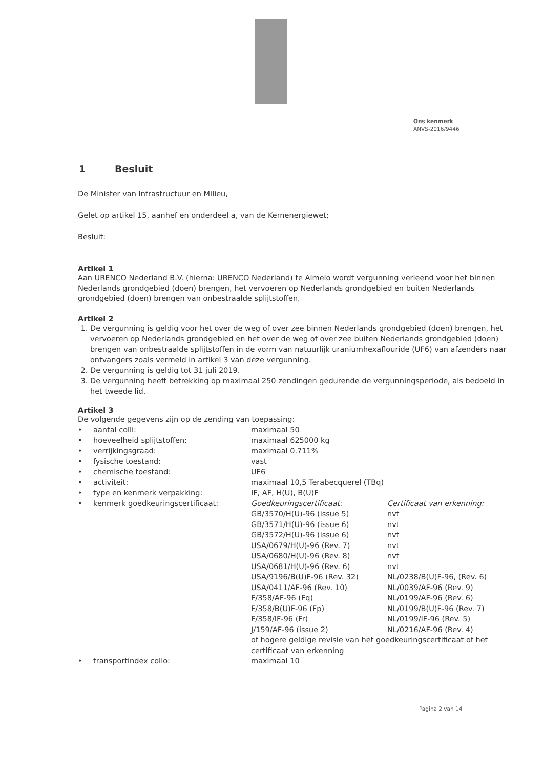Ons kenmerk
ANVS-2016/9446
1 Besluit
De Minister van Infrastructuur en Milieu,
Gelet op artikel 15, aanhef en onderdeel a, van de Kernenergiewet;
Besluit:
Artikel 1
Aan URENCO Nederland B.V. (hierna: URENCO Nederland) te Almelo wordt vergunning verleend voor het binnen Nederlands grondgebied (doen) brengen, het vervoeren op Nederlands grondgebied en buiten Nederlands grondgebied (doen) brengen van onbestraalde splijtstoffen.
Artikel 2
1. De vergunning is geldig voor het over de weg of over zee binnen Nederlands grondgebied (doen) brengen, het vervoeren op Nederlands grondgebied en het over de weg of over zee buiten Nederlands grondgebied (doen) brengen van onbestraalde splijtstoffen in de vorm van natuurlijk uraniumhexaflouride (UF6) van afzenders naar ontvangers zoals vermeld in artikel 3 van deze vergunning.
2. De vergunning is geldig tot 31 juli 2019.
3. De vergunning heeft betrekking op maximaal 250 zendingen gedurende de vergunningsperiode, als bedoeld in het tweede lid.
Artikel 3
De volgende gegevens zijn op de zending van toepassing:
| • | aantal colli: | maximaal 50 | |
| • | hoeveelheid splijtstoffen: | maximaal 625000 kg | |
| • | verrijkingsgraad: | maximaal 0.711% | |
| • | fysische toestand: | vast | |
| • | chemische toestand: | UF6 | |
| • | activiteit: | maximaal 10,5 Terabecquerel (TBq) | |
| • | type en kenmerk verpakking: | IF, AF, H(U), B(U)F | |
| • | kenmerk goedkeuringscertificaat: | Goedkeuringscertificaat: | Certificaat van erkenning: |
| | | GB/3570/H(U)-96 (issue 5) | nvt |
| | | GB/3571/H(U)-96 (issue 6) | nvt |
| | | GB/3572/H(U)-96 (issue 6) | nvt |
| | | USA/0679/H(U)-96 (Rev. 7) | nvt |
| | | USA/0680/H(U)-96 (Rev. 8) | nvt |
| | | USA/0681/H(U)-96 (Rev. 6) | nvt |
| | | USA/9196/B(U)F-96 (Rev. 32) | NL/0238/B(U)F-96, (Rev. 6) |
| | | USA/0411/AF-96 (Rev. 10) | NL/0039/AF-96 (Rev. 9) |
| | | F/358/AF-96 (Fq) | NL/0199/AF-96 (Rev. 6) |
| | | F/358/B(U)F-96 (Fp) | NL/0199/B(U)F-96 (Rev. 7) |
| | | F/358/IF-96 (Fr) | NL/0199/IF-96 (Rev. 5) |
| | | J/159/AF-96 (issue 2) | NL/0216/AF-96 (Rev. 4) |
| | | of hogere geldige revisie van het goedkeuringscertificaat of het certificaat van erkenning | |
| • | transportindex collo: | maximaal 10 | |
Pagina 2 van 14